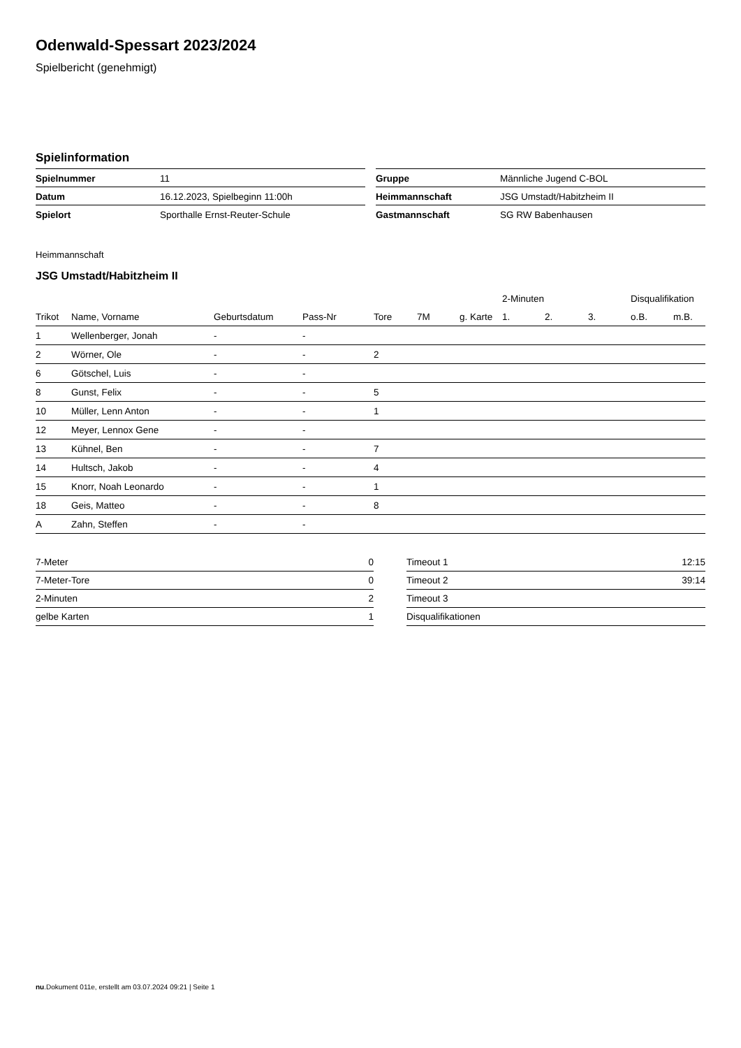Odenwald-Spessart 2023/2024
Spielbericht (genehmigt)
Spielinformation
| Spielnummer | 11 |
| Datum | 16.12.2023, Spielbeginn 11:00h |
| Spielort | Sporthalle Ernst-Reuter-Schule |
| Gruppe | Männliche Jugend C-BOL |
| Heimmannschaft | JSG Umstadt/Habitzheim II |
| Gastmannschaft | SG RW Babenhausen |
Heimmannschaft
JSG Umstadt/Habitzheim II
| | | | | | | | 2-Minuten | | | Disqualifikation | |
| --- | --- | --- | --- | --- | --- | --- | --- | --- | --- | --- | --- |
| Trikot | Name, Vorname | Geburtsdatum | Pass-Nr | Tore | 7M | g. Karte | 1. | 2. | 3. | o.B. | m.B. |
| 1 | Wellenberger, Jonah | - | - | | | | | | | | |
| 2 | Wörner, Ole | - | - | 2 | | | | | | | |
| 6 | Götschel, Luis | - | - | | | | | | | | |
| 8 | Gunst, Felix | - | - | 5 | | | | | | | |
| 10 | Müller, Lenn Anton | - | - | 1 | | | | | | | |
| 12 | Meyer, Lennox Gene | - | - | | | | | | | | |
| 13 | Kühnel, Ben | - | - | 7 | | | | | | | |
| 14 | Hultsch, Jakob | - | - | 4 | | | | | | | |
| 15 | Knorr, Noah Leonardo | - | - | 1 | | | | | | | |
| 18 | Geis, Matteo | - | - | 8 | | | | | | | |
| A | Zahn, Steffen | - | - | | | | | | | | |
| 7-Meter | 0 |
| 7-Meter-Tore | 0 |
| 2-Minuten | 2 |
| gelbe Karten | 1 |
| Timeout 1 | 12:15 |
| Timeout 2 | 39:14 |
| Timeout 3 | |
| Disqualifikationen | |
nu.Dokument 011e, erstellt am 03.07.2024 09:21 | Seite 1